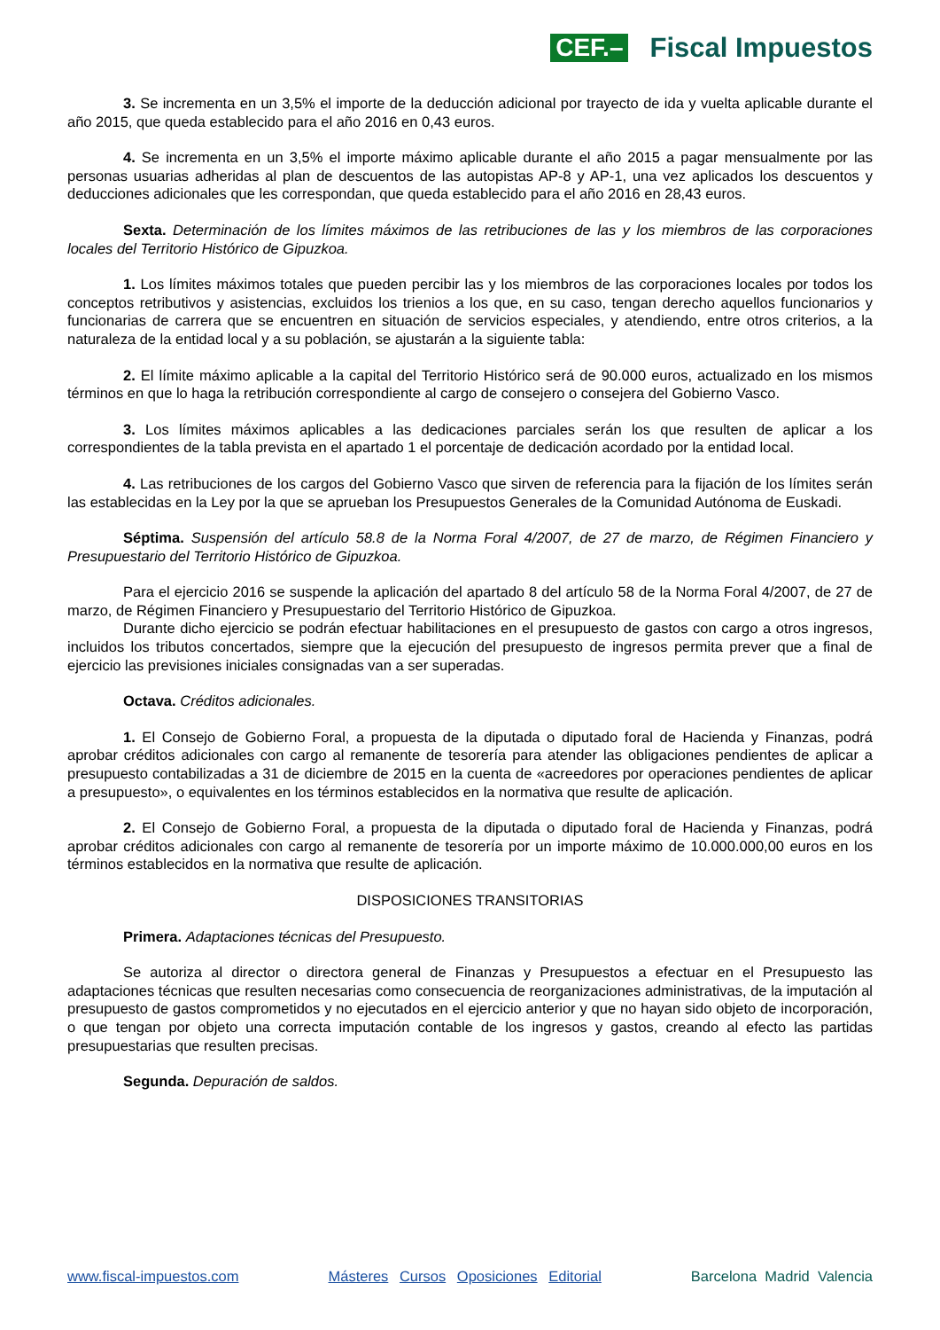CEF.– Fiscal Impuestos
3. Se incrementa en un 3,5% el importe de la deducción adicional por trayecto de ida y vuelta aplicable durante el año 2015, que queda establecido para el año 2016 en 0,43 euros.
4. Se incrementa en un 3,5% el importe máximo aplicable durante el año 2015 a pagar mensualmente por las personas usuarias adheridas al plan de descuentos de las autopistas AP-8 y AP-1, una vez aplicados los descuentos y deducciones adicionales que les correspondan, que queda establecido para el año 2016 en 28,43 euros.
Sexta. Determinación de los límites máximos de las retribuciones de las y los miembros de las corporaciones locales del Territorio Histórico de Gipuzkoa.
1. Los límites máximos totales que pueden percibir las y los miembros de las corporaciones locales por todos los conceptos retributivos y asistencias, excluidos los trienios a los que, en su caso, tengan derecho aquellos funcionarios y funcionarias de carrera que se encuentren en situación de servicios especiales, y atendiendo, entre otros criterios, a la naturaleza de la entidad local y a su población, se ajustarán a la siguiente tabla:
2. El límite máximo aplicable a la capital del Territorio Histórico será de 90.000 euros, actualizado en los mismos términos en que lo haga la retribución correspondiente al cargo de consejero o consejera del Gobierno Vasco.
3. Los límites máximos aplicables a las dedicaciones parciales serán los que resulten de aplicar a los correspondientes de la tabla prevista en el apartado 1 el porcentaje de dedicación acordado por la entidad local.
4. Las retribuciones de los cargos del Gobierno Vasco que sirven de referencia para la fijación de los límites serán las establecidas en la Ley por la que se aprueban los Presupuestos Generales de la Comunidad Autónoma de Euskadi.
Séptima. Suspensión del artículo 58.8 de la Norma Foral 4/2007, de 27 de marzo, de Régimen Financiero y Presupuestario del Territorio Histórico de Gipuzkoa.
Para el ejercicio 2016 se suspende la aplicación del apartado 8 del artículo 58 de la Norma Foral 4/2007, de 27 de marzo, de Régimen Financiero y Presupuestario del Territorio Histórico de Gipuzkoa.
Durante dicho ejercicio se podrán efectuar habilitaciones en el presupuesto de gastos con cargo a otros ingresos, incluidos los tributos concertados, siempre que la ejecución del presupuesto de ingresos permita prever que a final de ejercicio las previsiones iniciales consignadas van a ser superadas.
Octava. Créditos adicionales.
1. El Consejo de Gobierno Foral, a propuesta de la diputada o diputado foral de Hacienda y Finanzas, podrá aprobar créditos adicionales con cargo al remanente de tesorería para atender las obligaciones pendientes de aplicar a presupuesto contabilizadas a 31 de diciembre de 2015 en la cuenta de «acreedores por operaciones pendientes de aplicar a presupuesto», o equivalentes en los términos establecidos en la normativa que resulte de aplicación.
2. El Consejo de Gobierno Foral, a propuesta de la diputada o diputado foral de Hacienda y Finanzas, podrá aprobar créditos adicionales con cargo al remanente de tesorería por un importe máximo de 10.000.000,00 euros en los términos establecidos en la normativa que resulte de aplicación.
DISPOSICIONES TRANSITORIAS
Primera. Adaptaciones técnicas del Presupuesto.
Se autoriza al director o directora general de Finanzas y Presupuestos a efectuar en el Presupuesto las adaptaciones técnicas que resulten necesarias como consecuencia de reorganizaciones administrativas, de la imputación al presupuesto de gastos comprometidos y no ejecutados en el ejercicio anterior y que no hayan sido objeto de incorporación, o que tengan por objeto una correcta imputación contable de los ingresos y gastos, creando al efecto las partidas presupuestarias que resulten precisas.
Segunda. Depuración de saldos.
www.fiscal-impuestos.com Másteres Cursos Oposiciones Editorial Barcelona Madrid Valencia